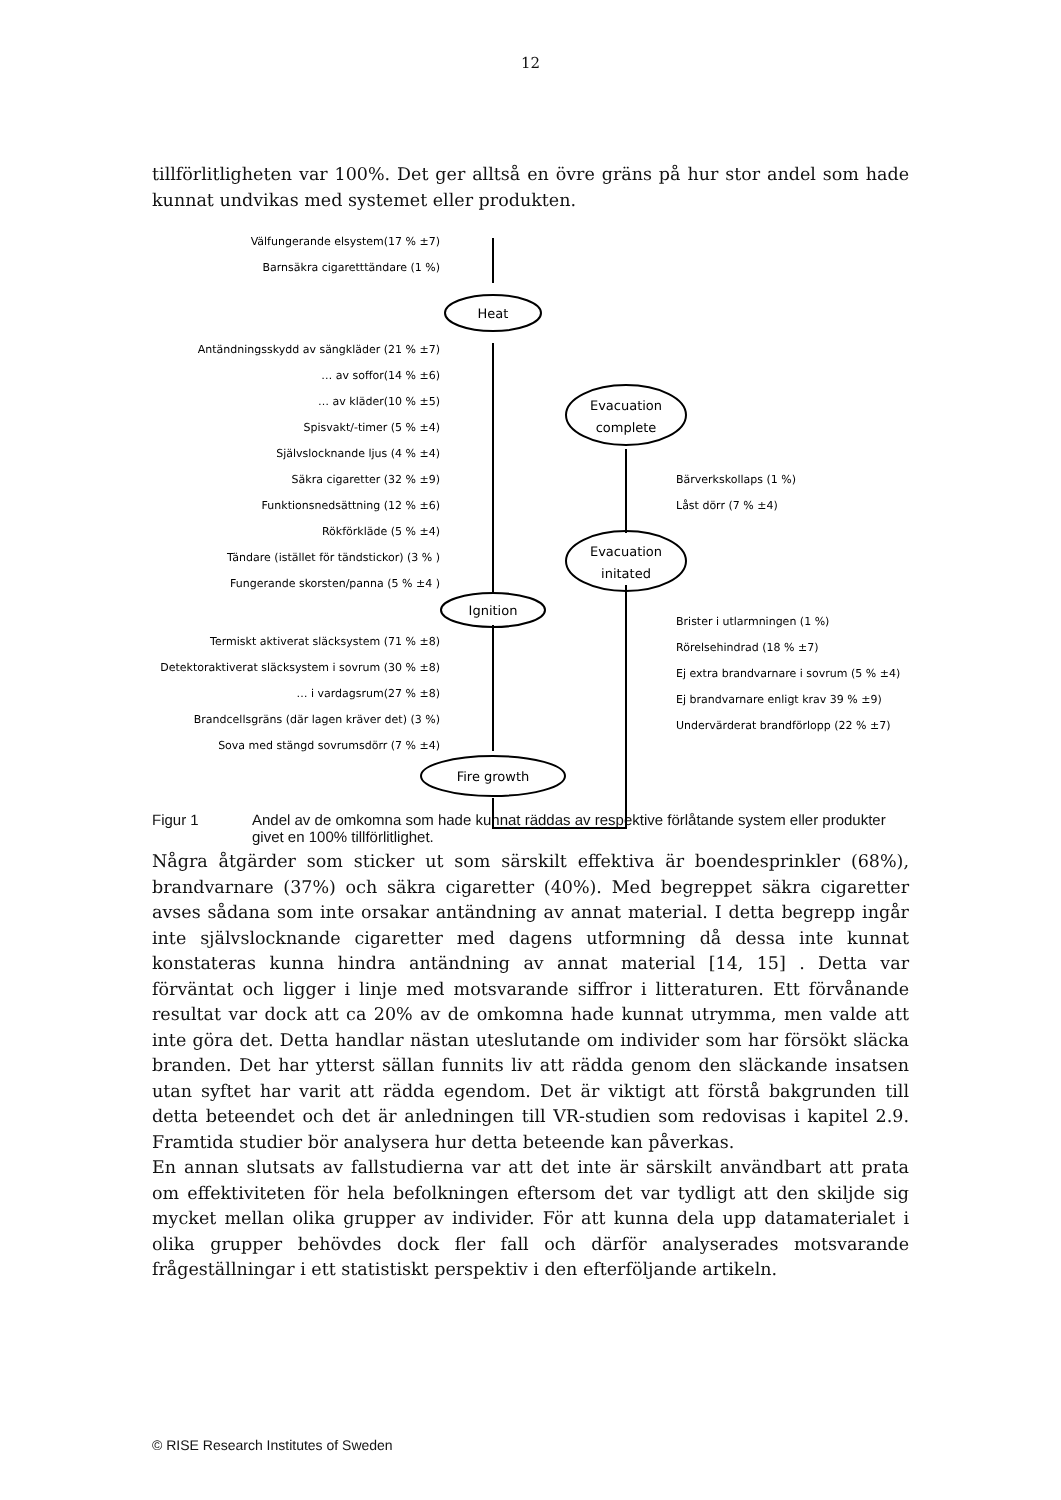12
tillförlitligheten var 100%. Det ger alltså en övre gräns på hur stor andel som hade kunnat undvikas med systemet eller produkten.
Heat
Ignition
Fire growth
Evacuation
complete
Evacuation
initated
Välfungerande elsystem(17 % ±7)
Barnsäkra cigaretttändare (1 %)
Antändningsskydd av sängkläder (21 % ±7)
… av soffor(14 % ±6)
… av kläder(10 % ±5)
Spisvakt/-timer (5 % ±4)
Självslocknande ljus (4 % ±4)
Säkra cigaretter (32 % ±9)
Funktionsnedsättning (12 % ±6)
Rökförkläde (5 % ±4)
Tändare (istället för tändstickor) (3 % )
Fungerande skorsten/panna (5 % ±4 )
Termiskt aktiverat släcksystem (71 % ±8)
Detektoraktiverat släcksystem i sovrum (30 % ±8)
… i vardagsrum(27 % ±8)
Brandcellsgräns (där lagen kräver det) (3 %)
Sova med stängd sovrumsdörr (7 % ±4)
Bärverkskollaps (1 %)
Låst dörr (7 % ±4)
Brister i utlarmningen (1 %)
Rörelsehindrad (18 % ±7)
Ej extra brandvarnare i sovrum (5 % ±4)
Ej brandvarnare enligt krav 39 % ±9)
Undervärderat brandförlopp (22 % ±7)
Figur 1 Andel av de omkomna som hade kunnat räddas av respektive förlåtande system eller produkter givet en 100% tillförlitlighet.
Några åtgärder som sticker ut som särskilt effektiva är boendesprinkler (68%), brandvarnare (37%) och säkra cigaretter (40%). Med begreppet säkra cigaretter avses sådana som inte orsakar antändning av annat material. I detta begrepp ingår inte självslocknande cigaretter med dagens utformning då dessa inte kunnat konstateras kunna hindra antändning av annat material [14, 15] . Detta var förväntat och ligger i linje med motsvarande siffror i litteraturen. Ett förvånande resultat var dock att ca 20% av de omkomna hade kunnat utrymma, men valde att inte göra det. Detta handlar nästan uteslutande om individer som har försökt släcka branden. Det har ytterst sällan funnits liv att rädda genom den släckande insatsen utan syftet har varit att rädda egendom. Det är viktigt att förstå bakgrunden till detta beteendet och det är anledningen till VR-studien som redovisas i kapitel 2.9. Framtida studier bör analysera hur detta beteende kan påverkas.
En annan slutsats av fallstudierna var att det inte är särskilt användbart att prata om effektiviteten för hela befolkningen eftersom det var tydligt att den skiljde sig mycket mellan olika grupper av individer. För att kunna dela upp datamaterialet i olika grupper behövdes dock fler fall och därför analyserades motsvarande frågeställningar i ett statistiskt perspektiv i den efterföljande artikeln.
© RISE Research Institutes of Sweden